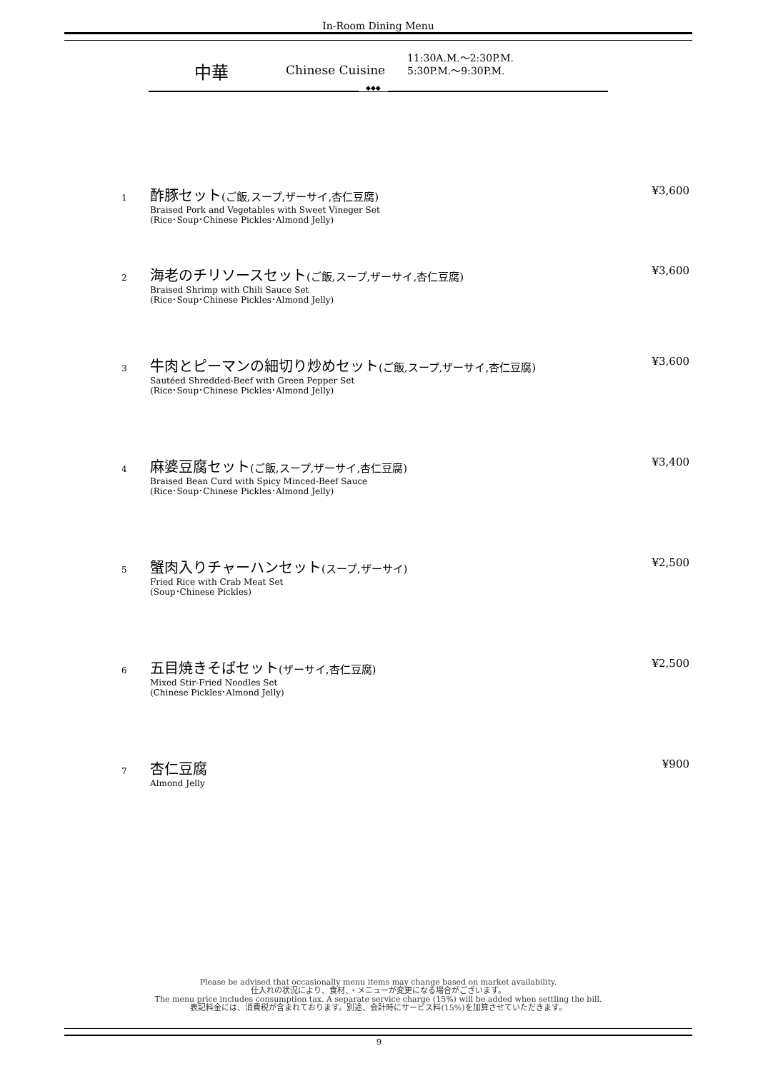In-Room Dining Menu
中華
Chinese Cuisine
11:30A.M.～2:30P.M.
5:30P.M.～9:30P.M.
◆◆◆
1
酢豚セット(ご飯,スープ,ザーサイ,杏仁豆腐)
Braised Pork and Vegetables with Sweet Vineger Set
(Rice･Soup･Chinese Pickles･Almond Jelly)
¥3,600
2
海老のチリソースセット(ご飯,スープ,ザーサイ,杏仁豆腐)
Braised Shrimp with Chili Sauce Set
(Rice･Soup･Chinese Pickles･Almond Jelly)
¥3,600
3
牛肉とピーマンの細切り炒めセット(ご飯,スープ,ザーサイ,杏仁豆腐)
Sautéed Shredded-Beef with Green Pepper Set
(Rice･Soup･Chinese Pickles･Almond Jelly)
¥3,600
4
麻婆豆腐セット(ご飯,スープ,ザーサイ,杏仁豆腐)
Braised Bean Curd with Spicy Minced-Beef Sauce
(Rice･Soup･Chinese Pickles･Almond Jelly)
¥3,400
5
蟹肉入りチャーハンセット(スープ,ザーサイ)
Fried Rice with Crab Meat Set
(Soup･Chinese Pickles)
¥2,500
6
五目焼きそばセット(ザーサイ,杏仁豆腐)
Mixed Stir-Fried Noodles Set
(Chinese Pickles･Almond Jelly)
¥2,500
7
杏仁豆腐
Almond Jelly
¥900
Please be advised that occasionally menu items may change based on market availability.
仕入れの状況により、食材、・メニューが変更になる場合がございます。
The menu price includes consumption tax. A separate service charge (15%) will be added when settling the bill.
表記料金には、消費税が含まれております。別途、会計時にサービス料(15%)を加算させていただきます。
9